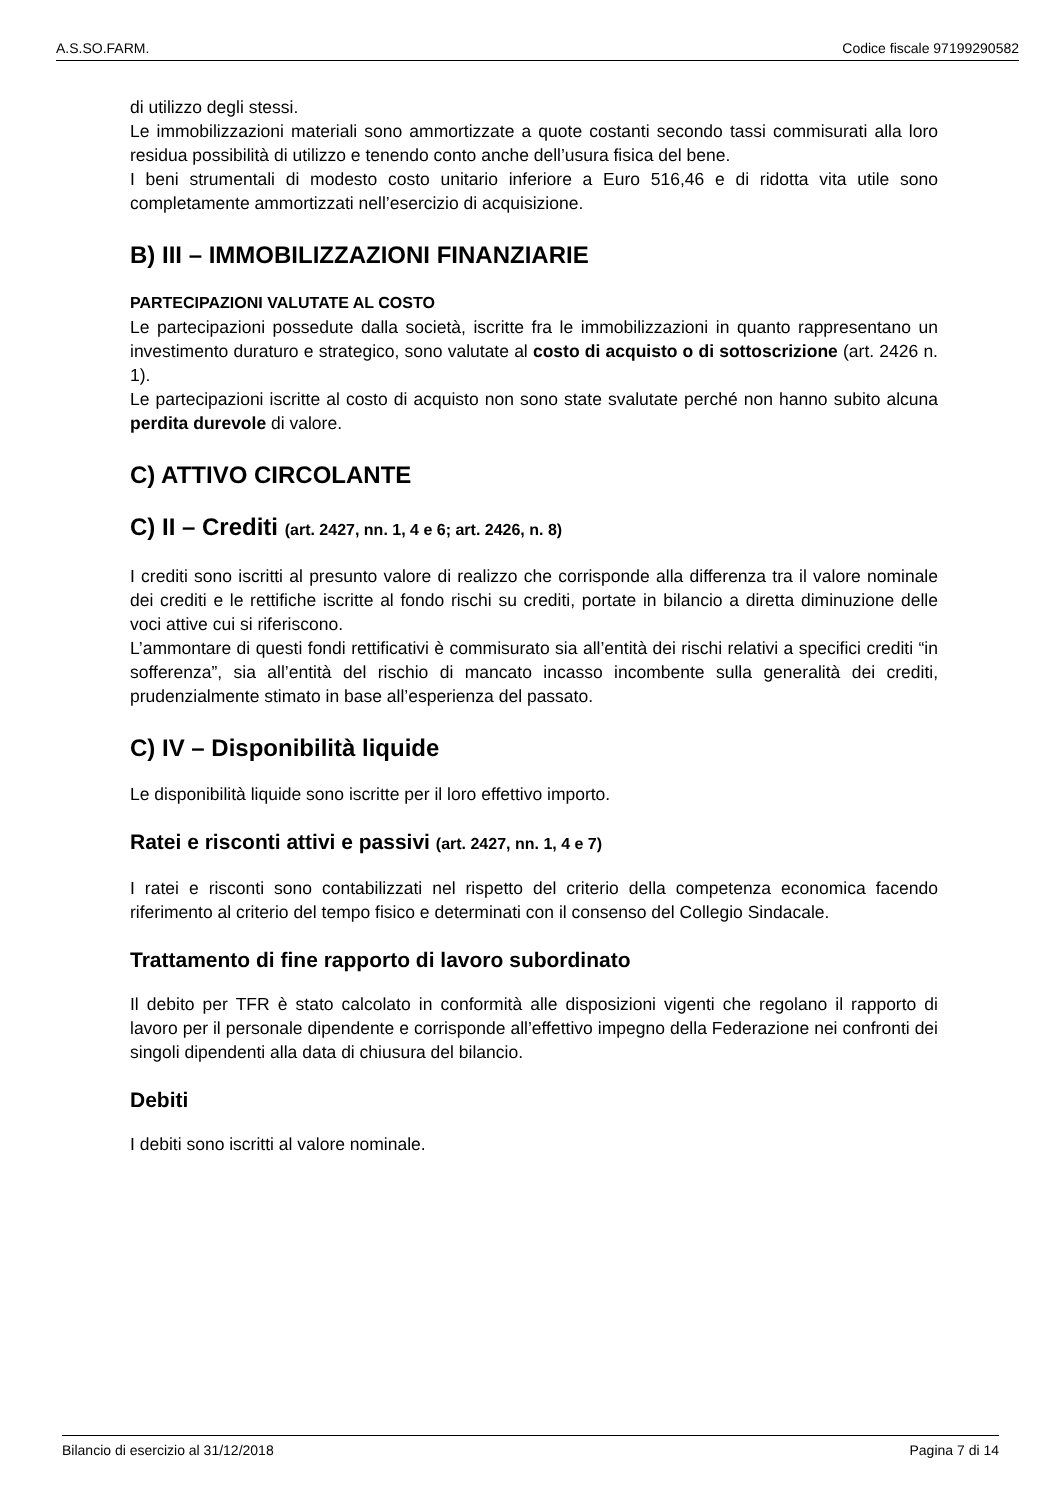A.S.SO.FARM. Codice fiscale 97199290582
di utilizzo degli stessi.
Le immobilizzazioni materiali sono ammortizzate a quote costanti secondo tassi commisurati alla loro residua possibilità di utilizzo e tenendo conto anche dell’usura fisica del bene.
I beni strumentali di modesto costo unitario inferiore a Euro 516,46 e di ridotta vita utile sono completamente ammortizzati nell’esercizio di acquisizione.
B) III – IMMOBILIZZAZIONI FINANZIARIE
PARTECIPAZIONI VALUTATE AL COSTO
Le partecipazioni possedute dalla società, iscritte fra le immobilizzazioni in quanto rappresentano un investimento duraturo e strategico, sono valutate al costo di acquisto o di sottoscrizione (art. 2426 n. 1).
Le partecipazioni iscritte al costo di acquisto non sono state svalutate perché non hanno subito alcuna perdita durevole di valore.
C) ATTIVO CIRCOLANTE
C) II – Crediti (art. 2427, nn. 1, 4 e 6; art. 2426, n. 8)
I crediti sono iscritti al presunto valore di realizzo che corrisponde alla differenza tra il valore nominale dei crediti e le rettifiche iscritte al fondo rischi su crediti, portate in bilancio a diretta diminuzione delle voci attive cui si riferiscono.
L’ammontare di questi fondi rettificativi è commisurato sia all’entità dei rischi relativi a specifici crediti “in sofferenza”, sia all’entità del rischio di mancato incasso incombente sulla generalità dei crediti, prudenzialmente stimato in base all’esperienza del passato.
C) IV – Disponibilità liquide
Le disponibilità liquide sono iscritte per il loro effettivo importo.
Ratei e risconti attivi e passivi (art. 2427, nn. 1, 4 e 7)
I ratei e risconti sono contabilizzati nel rispetto del criterio della competenza economica facendo riferimento al criterio del tempo fisico e determinati con il consenso del Collegio Sindacale.
Trattamento di fine rapporto di lavoro subordinato
Il debito per TFR è stato calcolato in conformità alle disposizioni vigenti che regolano il rapporto di lavoro per il personale dipendente e corrisponde all’effettivo impegno della Federazione nei confronti dei singoli dipendenti alla data di chiusura del bilancio.
Debiti
I debiti sono iscritti al valore nominale.
Bilancio di esercizio al 31/12/2018 Pagina 7 di 14